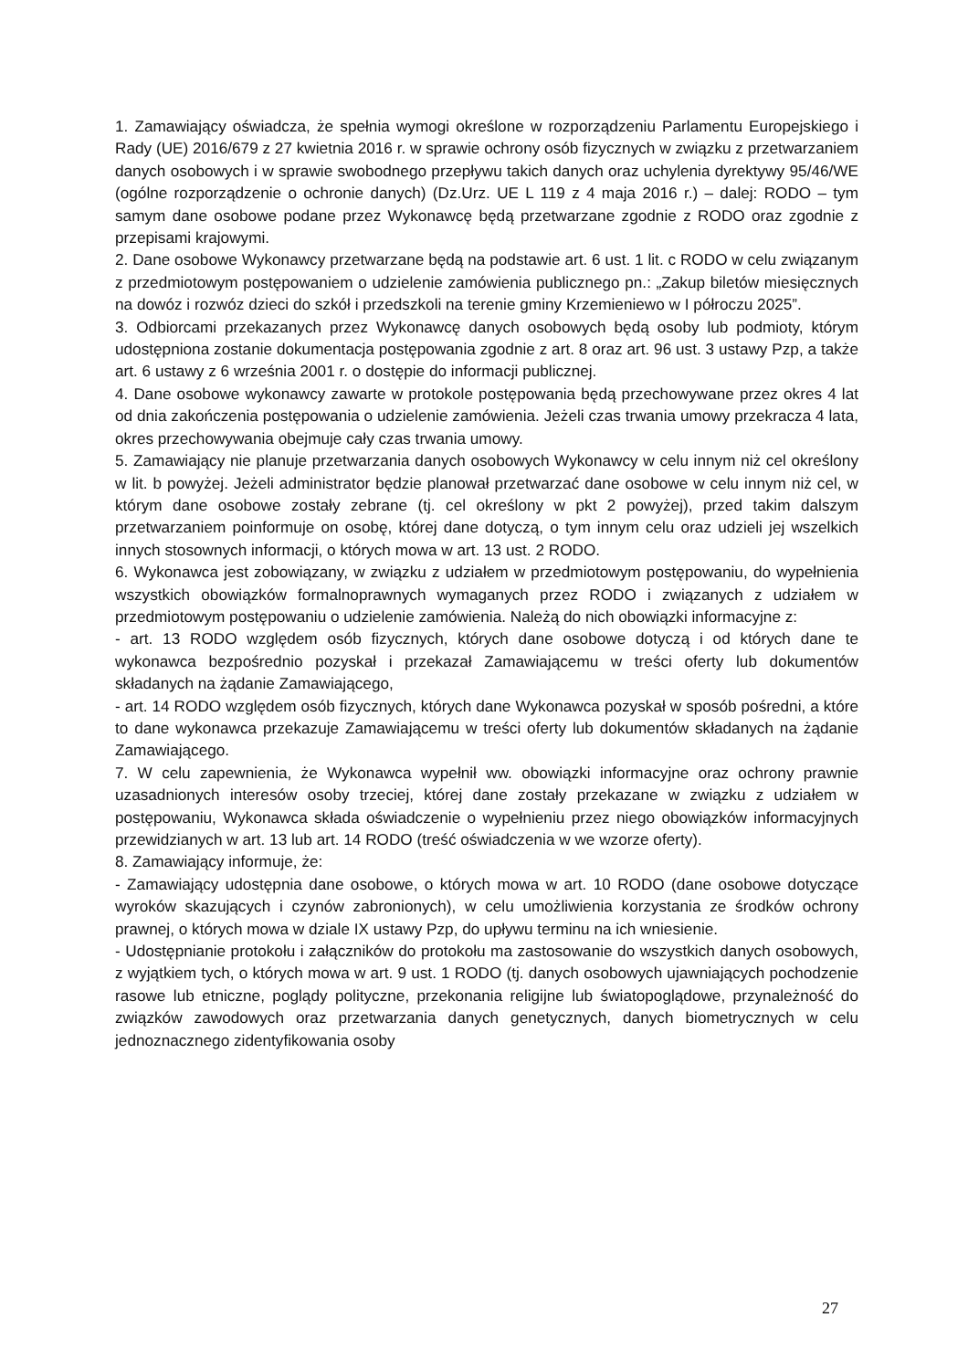1. Zamawiający oświadcza, że spełnia wymogi określone w rozporządzeniu Parlamentu Europejskiego i Rady (UE) 2016/679 z 27 kwietnia 2016 r. w sprawie ochrony osób fizycznych w związku z przetwarzaniem danych osobowych i w sprawie swobodnego przepływu takich danych oraz uchylenia dyrektywy 95/46/WE (ogólne rozporządzenie o ochronie danych) (Dz.Urz. UE L 119 z 4 maja 2016 r.) – dalej: RODO – tym samym dane osobowe podane przez Wykonawcę będą przetwarzane zgodnie z RODO oraz zgodnie z przepisami krajowymi.
2. Dane osobowe Wykonawcy przetwarzane będą na podstawie art. 6 ust. 1 lit. c RODO w celu związanym z przedmiotowym postępowaniem o udzielenie zamówienia publicznego pn.: „Zakup biletów miesięcznych na dowóz i rozwóz dzieci do szkół i przedszkoli na terenie gminy Krzemieniewo w I półroczu 2025”.
3. Odbiorcami przekazanych przez Wykonawcę danych osobowych będą osoby lub podmioty, którym udostępniona zostanie dokumentacja postępowania zgodnie z art. 8 oraz art. 96 ust. 3 ustawy Pzp, a także art. 6 ustawy z 6 września 2001 r. o dostępie do informacji publicznej.
4. Dane osobowe wykonawcy zawarte w protokole postępowania będą przechowywane przez okres 4 lat od dnia zakończenia postępowania o udzielenie zamówienia. Jeżeli czas trwania umowy przekracza 4 lata, okres przechowywania obejmuje cały czas trwania umowy.
5. Zamawiający nie planuje przetwarzania danych osobowych Wykonawcy w celu innym niż cel określony w lit. b powyżej. Jeżeli administrator będzie planował przetwarzać dane osobowe w celu innym niż cel, w którym dane osobowe zostały zebrane (tj. cel określony w pkt 2 powyżej), przed takim dalszym przetwarzaniem poinformuje on osobę, której dane dotyczą, o tym innym celu oraz udzieli jej wszelkich innych stosownych informacji, o których mowa w art. 13 ust. 2 RODO.
6. Wykonawca jest zobowiązany, w związku z udziałem w przedmiotowym postępowaniu, do wypełnienia wszystkich obowiązków formalnoprawnych wymaganych przez RODO i związanych z udziałem w przedmiotowym postępowaniu o udzielenie zamówienia. Należą do nich obowiązki informacyjne z:
- art. 13 RODO względem osób fizycznych, których dane osobowe dotyczą i od których dane te wykonawca bezpośrednio pozyskał i przekazał Zamawiającemu w treści oferty lub dokumentów składanych na żądanie Zamawiającego,
- art. 14 RODO względem osób fizycznych, których dane Wykonawca pozyskał w sposób pośredni, a które to dane wykonawca przekazuje Zamawiającemu w treści oferty lub dokumentów składanych na żądanie Zamawiającego.
7. W celu zapewnienia, że Wykonawca wypełnił ww. obowiązki informacyjne oraz ochrony prawnie uzasadnionych interesów osoby trzeciej, której dane zostały przekazane w związku z udziałem w postępowaniu, Wykonawca składa oświadczenie o wypełnieniu przez niego obowiązków informacyjnych przewidzianych w art. 13 lub art. 14 RODO (treść oświadczenia w we wzorze oferty).
8. Zamawiający informuje, że:
- Zamawiający udostępnia dane osobowe, o których mowa w art. 10 RODO (dane osobowe dotyczące wyroków skazujących i czynów zabronionych), w celu umożliwienia korzystania ze środków ochrony prawnej, o których mowa w dziale IX ustawy Pzp, do upływu terminu na ich wniesienie.
- Udostępnianie protokołu i załączników do protokołu ma zastosowanie do wszystkich danych osobowych, z wyjątkiem tych, o których mowa w art. 9 ust. 1 RODO (tj. danych osobowych ujawniających pochodzenie rasowe lub etniczne, poglądy polityczne, przekonania religijne lub światopoglądowe, przynależność do związków zawodowych oraz przetwarzania danych genetycznych, danych biometrycznych w celu jednoznacznego zidentyfikowania osoby
27